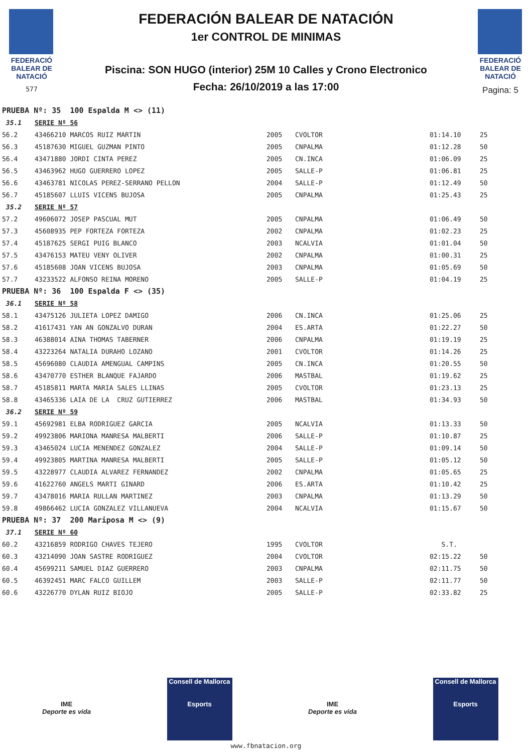FEDERACIÓ
BALEAR DE
NATACIÓ
577
FEDERACIÓN BALEAR DE NATACIÓN
1er CONTROL DE MINIMAS
Piscina: SON HUGO (interior) 25M 10 Calles y Crono Electronico
Fecha: 26/10/2019 a las 17:00
FEDERACIÓ
BALEAR DE
NATACIÓ
Pagina: 5
| PRUEBA Nº: 35 100 Espalda M <> (11) | | | | | |
| 35.1 | SERIE Nº 56 | | | | |
| 56.2 | 43466210 MARCOS RUIZ MARTIN | 2005 | CVOLTOR | 01:14.10 | 25 |
| 56.3 | 45187630 MIGUEL GUZMAN PINTO | 2005 | CNPALMA | 01:12.28 | 50 |
| 56.4 | 43471880 JORDI CINTA PEREZ | 2005 | CN.INCA | 01:06.09 | 25 |
| 56.5 | 43463962 HUGO GUERRERO LOPEZ | 2005 | SALLE-P | 01:06.81 | 25 |
| 56.6 | 43463781 NICOLAS PEREZ-SERRANO PELLON | 2004 | SALLE-P | 01:12.49 | 50 |
| 56.7 | 45185607 LLUIS VICENS BUJOSA | 2005 | CNPALMA | 01:25.43 | 25 |
| 35.2 | SERIE Nº 57 | | | | |
| 57.2 | 49606072 JOSEP PASCUAL MUT | 2005 | CNPALMA | 01:06.49 | 50 |
| 57.3 | 45608935 PEP FORTEZA FORTEZA | 2002 | CNPALMA | 01:02.23 | 25 |
| 57.4 | 45187625 SERGI PUIG BLANCO | 2003 | NCALVIA | 01:01.04 | 50 |
| 57.5 | 43476153 MATEU VENY OLIVER | 2002 | CNPALMA | 01:00.31 | 25 |
| 57.6 | 45185608 JOAN VICENS BUJOSA | 2003 | CNPALMA | 01:05.69 | 50 |
| 57.7 | 43233522 ALFONSO REINA MORENO | 2005 | SALLE-P | 01:04.19 | 25 |
| PRUEBA Nº: 36 100 Espalda F <> (35) | | | | | |
| 36.1 | SERIE Nº 58 | | | | |
| 58.1 | 43475126 JULIETA LOPEZ DAMIGO | 2006 | CN.INCA | 01:25.06 | 25 |
| 58.2 | 41617431 YAN AN GONZALVO DURAN | 2004 | ES.ARTA | 01:22.27 | 50 |
| 58.3 | 46388014 AINA THOMAS TABERNER | 2006 | CNPALMA | 01:19.19 | 25 |
| 58.4 | 43223264 NATALIA DURAHO LOZANO | 2001 | CVOLTOR | 01:14.26 | 25 |
| 58.5 | 45696080 CLAUDIA AMENGUAL CAMPINS | 2005 | CN.INCA | 01:20.55 | 50 |
| 58.6 | 43470770 ESTHER BLANQUE FAJARDO | 2006 | MASTBAL | 01:19.62 | 25 |
| 58.7 | 45185811 MARTA MARIA SALES LLINAS | 2005 | CVOLTOR | 01:23.13 | 25 |
| 58.8 | 43465336 LAIA DE LA CRUZ GUTIERREZ | 2006 | MASTBAL | 01:34.93 | 50 |
| 36.2 | SERIE Nº 59 | | | | |
| 59.1 | 45692981 ELBA RODRIGUEZ GARCIA | 2005 | NCALVIA | 01:13.33 | 50 |
| 59.2 | 49923806 MARIONA MANRESA MALBERTI | 2006 | SALLE-P | 01:10.87 | 25 |
| 59.3 | 43465024 LUCIA MENENDEZ GONZALEZ | 2004 | SALLE-P | 01:09.14 | 50 |
| 59.4 | 49923805 MARTINA MANRESA MALBERTI | 2005 | SALLE-P | 01:05.12 | 50 |
| 59.5 | 43228977 CLAUDIA ALVAREZ FERNANDEZ | 2002 | CNPALMA | 01:05.65 | 25 |
| 59.6 | 41622760 ANGELS MARTI GINARD | 2006 | ES.ARTA | 01:10.42 | 25 |
| 59.7 | 43478016 MARIA RULLAN MARTINEZ | 2003 | CNPALMA | 01:13.29 | 50 |
| 59.8 | 49866462 LUCIA GONZALEZ VILLANUEVA | 2004 | NCALVIA | 01:15.67 | 50 |
| PRUEBA Nº: 37 200 Mariposa M <> (9) | | | | | |
| 37.1 | SERIE Nº 60 | | | | |
| 60.2 | 43216859 RODRIGO CHAVES TEJERO | 1995 | CVOLTOR | S.T. | |
| 60.3 | 43214090 JOAN SASTRE RODRIGUEZ | 2004 | CVOLTOR | 02:15.22 | 50 |
| 60.4 | 45699211 SAMUEL DIAZ GUERRERO | 2003 | CNPALMA | 02:11.75 | 50 |
| 60.5 | 46392451 MARC FALCO GUILLEM | 2003 | SALLE-P | 02:11.77 | 50 |
| 60.6 | 43226770 DYLAN RUIZ BIOJO | 2005 | SALLE-P | 02:33.82 | 25 |
IME
Deporte es vida
Consell de Mallorca
Esports
IME
Deporte es vida
Consell de Mallorca
Esports
www.fbnatacion.org